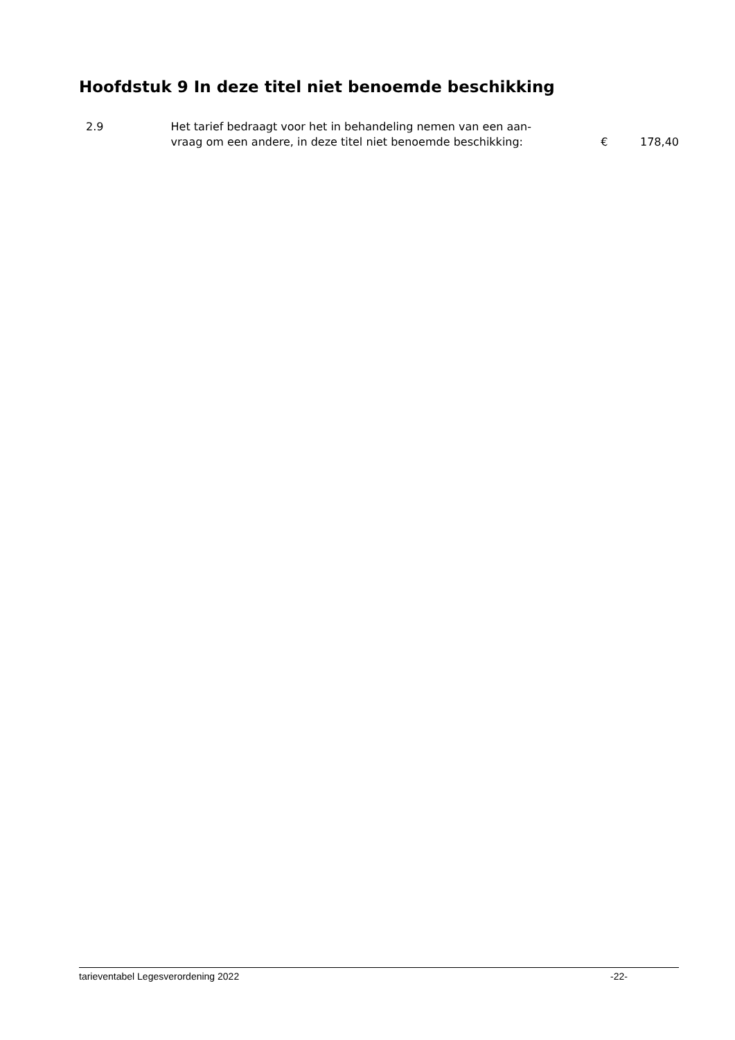Hoofdstuk 9 In deze titel niet benoemde beschikking
2.9 Het tarief bedraagt voor het in behandeling nemen van een aan-
vraag om een andere, in deze titel niet benoemde beschikking:
€ 178,40
tarieventabel Legesverordening 2022 -22-